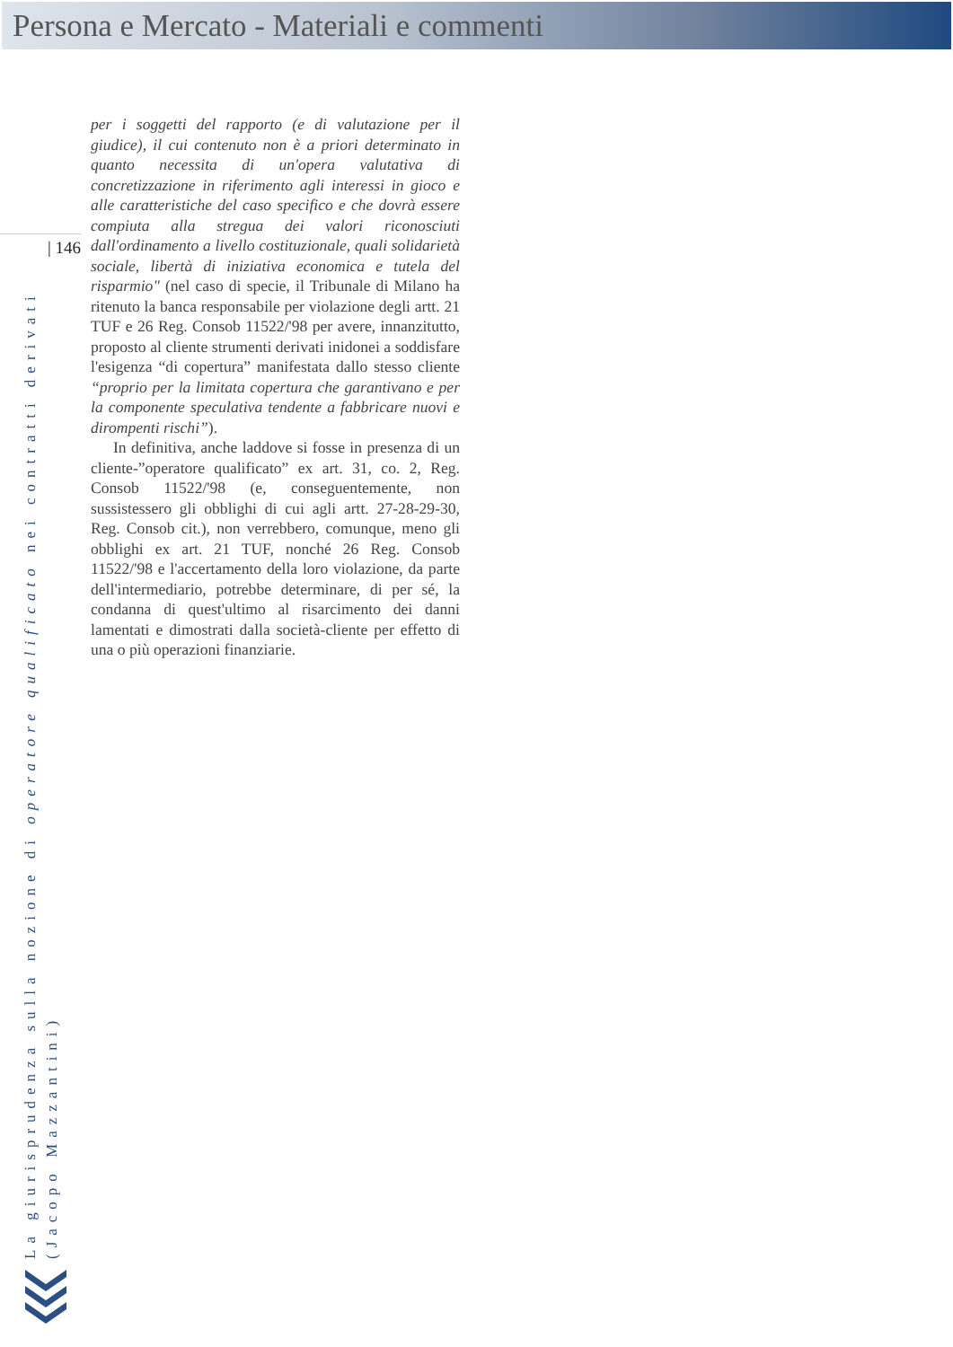Persona e Mercato - Materiali e commenti
| 146
per i soggetti del rapporto (e di valutazione per il giudice), il cui contenuto non è a priori determinato in quanto necessita di un'opera valutativa di concretizzazione in riferimento agli interessi in gioco e alle caratteristiche del caso specifico e che dovrà essere compiuta alla stregua dei valori riconosciuti dall'ordinamento a livello costituzionale, quali solidarietà sociale, libertà di iniziativa economica e tutela del risparmio" (nel caso di specie, il Tribunale di Milano ha ritenuto la banca responsabile per violazione degli artt. 21 TUF e 26 Reg. Consob 11522/'98 per avere, innanzitutto, proposto al cliente strumenti derivati inidonei a soddisfare l'esigenza “di copertura” manifestata dallo stesso cliente “proprio per la limitata copertura che garantivano e per la componente speculativa tendente a fabbricare nuovi e dirompenti rischi”).
In definitiva, anche laddove si fosse in presenza di un cliente-”operatore qualificato” ex art. 31, co. 2, Reg. Consob 11522/'98 (e, conseguentemente, non sussistessero gli obblighi di cui agli artt. 27-28-29-30, Reg. Consob cit.), non verrebbero, comunque, meno gli obblighi ex art. 21 TUF, nonché 26 Reg. Consob 11522/'98 e l'accertamento della loro violazione, da parte dell'intermediario, potrebbe determinare, di per sé, la condanna di quest'ultimo al risarcimento dei danni lamentati e dimostrati dalla società-cliente per effetto di una o più operazioni finanziarie.
La giurisprudenza sulla nozione di operatore qualificato nei contratti derivati
(Jacopo Mazzantini)